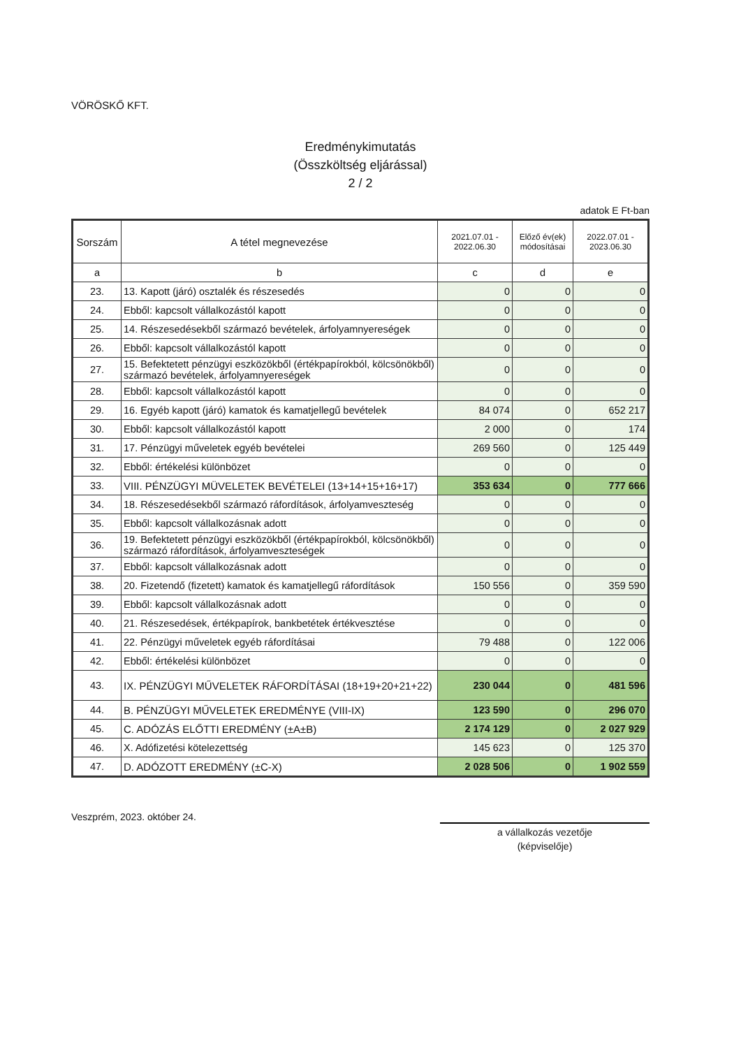VÖRÖSKŐ KFT.
Eredménykimutatás
(Összköltség eljárással)
2 / 2
adatok E Ft-ban
| Sorszám | A tétel megnevezése | 2021.07.01 - 2022.06.30 | Előző év(ek) módosításai | 2022.07.01 - 2023.06.30 |
| --- | --- | --- | --- | --- |
| a | b | c | d | e |
| 23. | 13. Kapott (járó) osztalék és részesedés | 0 | 0 | 0 |
| 24. | Ebből: kapcsolt vállalkozástól kapott | 0 | 0 | 0 |
| 25. | 14. Részesedésekből származó bevételek, árfolyamnyereségek | 0 | 0 | 0 |
| 26. | Ebből: kapcsolt vállalkozástól kapott | 0 | 0 | 0 |
| 27. | 15. Befektetett pénzügyi eszközökből (értékpapírokból, kölcsönökből) származó bevételek, árfolyamnyereségek | 0 | 0 | 0 |
| 28. | Ebből: kapcsolt vállalkozástól kapott | 0 | 0 | 0 |
| 29. | 16. Egyéb kapott (járó) kamatok és kamatjellegű bevételek | 84 074 | 0 | 652 217 |
| 30. | Ebből: kapcsolt vállalkozástól kapott | 2 000 | 0 | 174 |
| 31. | 17. Pénzügyi műveletek egyéb bevételei | 269 560 | 0 | 125 449 |
| 32. | Ebből: értékelési különbözet | 0 | 0 | 0 |
| 33. | VIII. PÉNZÜGYI MÜVELETEK BEVÉTELEI (13+14+15+16+17) | 353 634 | 0 | 777 666 |
| 34. | 18. Részesedésekből származó ráfordítások, árfolyamveszteség | 0 | 0 | 0 |
| 35. | Ebből: kapcsolt vállalkozásnak adott | 0 | 0 | 0 |
| 36. | 19. Befektetett pénzügyi eszközökből (értékpapírokból, kölcsönökből) származó ráfordítások, árfolyamveszteségek | 0 | 0 | 0 |
| 37. | Ebből: kapcsolt vállalkozásnak adott | 0 | 0 | 0 |
| 38. | 20. Fizetendő (fizetett) kamatok és kamatjellegű ráfordítások | 150 556 | 0 | 359 590 |
| 39. | Ebből: kapcsolt vállalkozásnak adott | 0 | 0 | 0 |
| 40. | 21. Részesedések, értékpapírok, bankbetétek értékvesztése | 0 | 0 | 0 |
| 41. | 22. Pénzügyi műveletek egyéb ráfordításai | 79 488 | 0 | 122 006 |
| 42. | Ebből: értékelési különbözet | 0 | 0 | 0 |
| 43. | IX. PÉNZÜGYI MŰVELETEK RÁFORDÍTÁSAI (18+19+20+21+22) | 230 044 | 0 | 481 596 |
| 44. | B. PÉNZÜGYI MŰVELETEK EREDMÉNYE (VIII-IX) | 123 590 | 0 | 296 070 |
| 45. | C. ADÓZÁS ELŐTTI EREDMÉNY (±A±B) | 2 174 129 | 0 | 2 027 929 |
| 46. | X. Adófizetési kötelezettség | 145 623 | 0 | 125 370 |
| 47. | D. ADÓZOTT EREDMÉNY (±C-X) | 2 028 506 | 0 | 1 902 559 |
Veszprém, 2023. október 24.
a vállalkozás vezetője
(képviselője)